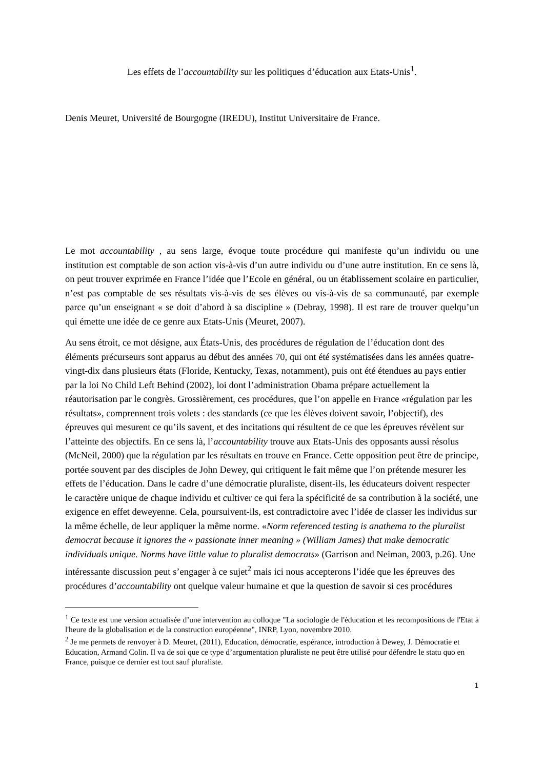Les effets de l’accountability sur les politiques d’éducation aux Etats-Unis<sup>1</sup>.
Denis Meuret, Université de Bourgogne (IREDU), Institut Universitaire de France.
Le mot accountability , au sens large, évoque toute procédure qui manifeste qu’un individu ou une institution est comptable de son action vis-à-vis d’un autre individu ou d’une autre institution. En ce sens là, on peut trouver exprimée en France l’idée que l’Ecole en général, ou un établissement scolaire en particulier, n’est pas comptable de ses résultats vis-à-vis de ses élèves ou vis-à-vis de sa communauté, par exemple parce qu’un enseignant « se doit d’abord à sa discipline » (Debray, 1998). Il est rare de trouver quelqu’un qui émette une idée de ce genre aux Etats-Unis (Meuret, 2007).
Au sens étroit, ce mot désigne, aux États-Unis, des procédures de régulation de l’éducation dont des éléments précurseurs sont apparus au début des années 70, qui ont été systématisées dans les années quatre-vingt-dix dans plusieurs états (Floride, Kentucky, Texas, notamment), puis ont été étendues au pays entier par la loi No Child Left Behind (2002), loi dont l’administration Obama prépare actuellement la réautorisation par le congrès. Grossièrement, ces procédures, que l’on appelle en France «régulation par les résultats», comprennent trois volets : des standards (ce que les élèves doivent savoir, l’objectif), des épreuves qui mesurent ce qu’ils savent, et des incitations qui résultent de ce que les épreuves révèlent sur l’atteinte des objectifs. En ce sens là, l’accountability trouve aux Etats-Unis des opposants aussi résolus (McNeil, 2000) que la régulation par les résultats en trouve en France. Cette opposition peut être de principe, portée souvent par des disciples de John Dewey, qui critiquent le fait même que l’on prétende mesurer les effets de l’éducation. Dans le cadre d’une démocratie pluraliste, disent-ils, les éducateurs doivent respecter le caractère unique de chaque individu et cultiver ce qui fera la spécificité de sa contribution à la société, une exigence en effet deweyenne. Cela, poursuivent-ils, est contradictoire avec l’idée de classer les individus sur la même échelle, de leur appliquer la même norme. «Norm referenced testing is anathema to the pluralist democrat because it ignores the « passionate inner meaning » (William James) that make democratic individuals unique. Norms have little value to pluralist democrats» (Garrison and Neiman, 2003, p.26). Une intéressante discussion peut s’engager à ce sujet<sup>2</sup> mais ici nous accepterons l’idée que les épreuves des procédures d’accountability ont quelque valeur humaine et que la question de savoir si ces procédures
<sup>1</sup> Ce texte est une version actualisée d’une intervention au colloque "La sociologie de l'éducation et les recompositions de l'Etat à l'heure de la globalisation et de la construction européenne", INRP, Lyon, novembre 2010.
<sup>2</sup> Je me permets de renvoyer à D. Meuret, (2011), Education, démocratie, espérance, introduction à Dewey, J. Démocratie et Education, Armand Colin. Il va de soi que ce type d’argumentation pluraliste ne peut être utilisé pour défendre le statu quo en France, puisque ce dernier est tout sauf pluraliste.
1